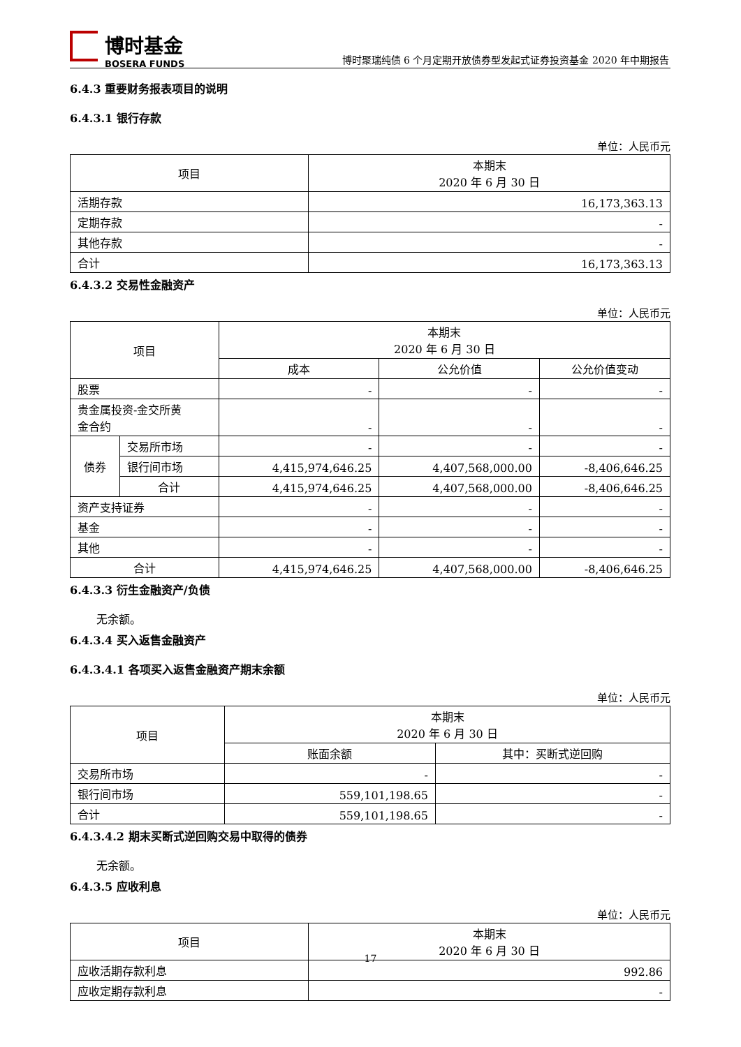博时基金
BOSERA FUNDS
博时聚瑞纯债 6 个月定期开放债券型发起式证券投资基金 2020 年中期报告
6.4.3 重要财务报表项目的说明
6.4.3.1 银行存款
单位：人民币元
| 项目 | 本期末 2020 年 6 月 30 日 |
| --- | --- |
| 活期存款 | 16,173,363.13 |
| 定期存款 | - |
| 其他存款 | - |
| 合计 | 16,173,363.13 |
6.4.3.2 交易性金融资产
单位：人民币元
| 项目 | | 本期末 2020 年 6 月 30 日 | | |
| --- | --- | --- | --- | --- |
| | | 成本 | 公允价值 | 公允价值变动 |
| 股票 | | - | - | - |
| 贵金属投资-金交所黄 金合约 | | - | - | - |
| 债券 | 交易所市场 | - | - | - |
| | 银行间市场 | 4,415,974,646.25 | 4,407,568,000.00 | -8,406,646.25 |
| | 合计 | 4,415,974,646.25 | 4,407,568,000.00 | -8,406,646.25 |
| 资产支持证券 | | - | - | - |
| 基金 | | - | - | - |
| 其他 | | - | - | - |
| 合计 | | 4,415,974,646.25 | 4,407,568,000.00 | -8,406,646.25 |
6.4.3.3 衍生金融资产/负债
无余额。
6.4.3.4 买入返售金融资产
6.4.3.4.1 各项买入返售金融资产期末余额
单位：人民币元
| 项目 | 本期末 2020 年 6 月 30 日 | |
| --- | --- | --- |
| | 账面余额 | 其中：买断式逆回购 |
| 交易所市场 | - | - |
| 银行间市场 | 559,101,198.65 | - |
| 合计 | 559,101,198.65 | - |
6.4.3.4.2 期末买断式逆回购交易中取得的债券
无余额。
6.4.3.5 应收利息
单位：人民币元
| 项目 | 本期末 2020 年 6 月 30 日 |
| --- | --- |
| 应收活期存款利息 | 992.86 |
| 应收定期存款利息 | - |
17